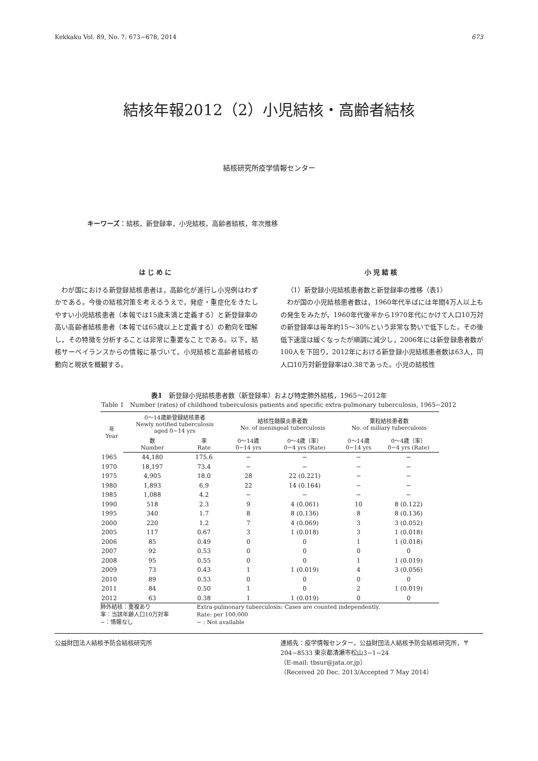Kekkaku Vol. 89, No. 7: 673−678, 2014 673
結核年報2012（2）小児結核・高齢者結核
結核研究所疫学情報センター
キーワーズ：結核，新登録率，小児結核，高齢者結核，年次推移
はじめに
わが国における新登録結核患者は，高齢化が進行し小児例はわずかである。今後の結核対策を考えるうえで，発症・重症化をきたしやすい小児結核患者（本報では15歳未満と定義する）と新登録率の高い高齢者結核患者（本報では65歳以上と定義する）の動向を理解し，その特徴を分析することは非常に重要なことである。以下，結核サーベイランスからの情報に基づいて，小児結核と高齢者結核の動向と現状を概観する。
小児結核
（1）新登録小児結核患者数と新登録率の推移（表1）
わが国の小児結核患者数は，1960年代半ばには年間4万人以上もの発生をみたが，1960年代後半から1970年代にかけて人口10万対の新登録率は毎年約15〜30%という非常な勢いで低下した。その後低下速度は緩くなったが順調に減少し，2006年には新登録患者数が100人を下回り，2012年における新登録小児結核患者数は63人，同人口10万対新登録率は0.38であった。小児の結核性
表1　新登録小児結核患者数（新登録率）および特定肺外結核，1965〜2012年
Table 1　Number (rates) of childhood tuberculosis patients and specific extra-pulmonary tuberculosis, 1965−2012
| 年 Year | 0〜14歳新登録結核患者 Newly notified tuberculosis aged 0−14 yrs | | 結核性髄膜炎患者数 No. of meningeal tuberculosis | | 粟粒結核患者数 No. of miliary tuberculosis | |
| --- | --- | --- | --- | --- | --- | --- |
| | 数 Number | 率 Rate | 0〜14歳 0−14 yrs | 0〜4歳（率） 0−4 yrs (Rate) | 0〜14歳 0−14 yrs | 0〜4歳（率） 0−4 yrs (Rate) |
| 1965 | 44,180 | 175.6 | − | − | − | − |
| 1970 | 18,197 | 73.4 | − | − | − | − |
| 1975 | 4,905 | 18.0 | 28 | 22 (0.221) | − | − |
| 1980 | 1,893 | 6.9 | 22 | 14 (0.164) | − | − |
| 1985 | 1,088 | 4.2 | − | − | − | − |
| 1990 | 518 | 2.3 | 9 | 4 (0.061) | 10 | 8 (0.122) |
| 1995 | 340 | 1.7 | 8 | 8 (0.136) | 8 | 8 (0.136) |
| 2000 | 220 | 1.2 | 7 | 4 (0.069) | 3 | 3 (0.052) |
| 2005 | 117 | 0.67 | 3 | 1 (0.018) | 3 | 1 (0.018) |
| 2006 | 85 | 0.49 | 0 | 0 | 1 | 1 (0.018) |
| 2007 | 92 | 0.53 | 0 | 0 | 0 | 0 |
| 2008 | 95 | 0.55 | 0 | 0 | 1 | 1 (0.019) |
| 2009 | 73 | 0.43 | 1 | 1 (0.019) | 4 | 3 (0.056) |
| 2010 | 89 | 0.53 | 0 | 0 | 0 | 0 |
| 2011 | 84 | 0.50 | 1 | 0 | 2 | 1 (0.019) |
| 2012 | 63 | 0.38 | 1 | 1 (0.019) | 0 | 0 |
肺外結核：重複あり
率：当該年齢人口10万対率
−：情報なし
Extra-pulmonary tuberculosis: Cases are counted independently.
Rate: per 100,000
− : Not available
公益財団法人結核予防会結核研究所 連絡先：疫学情報センター，公益財団法人結核予防会結核研究所，〒204−8533 東京都清瀬市松山3−1−24
（E-mail: tbsur@jata.or.jp）
（Received 20 Dec. 2013/Accepted 7 May 2014）